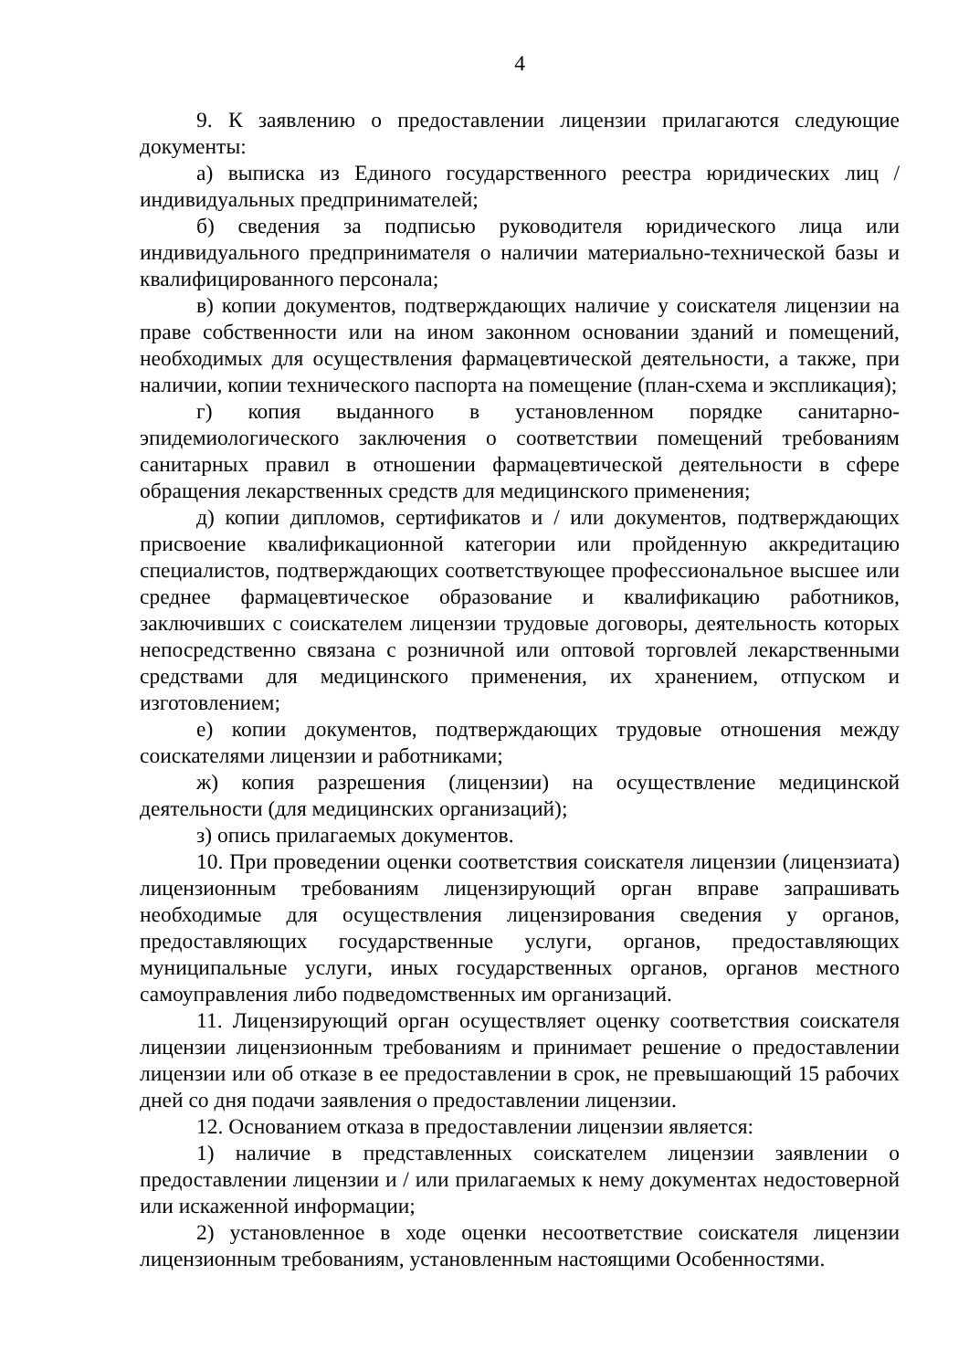4
9. К заявлению о предоставлении лицензии прилагаются следующие документы:
а) выписка из Единого государственного реестра юридических лиц / индивидуальных предпринимателей;
б) сведения за подписью руководителя юридического лица или индивидуального предпринимателя о наличии материально-технической базы и квалифицированного персонала;
в) копии документов, подтверждающих наличие у соискателя лицензии на праве собственности или на ином законном основании зданий и помещений, необходимых для осуществления фармацевтической деятельности, а также, при наличии, копии технического паспорта на помещение (план-схема и экспликация);
г) копия выданного в установленном порядке санитарно-эпидемиологического заключения о соответствии помещений требованиям санитарных правил в отношении фармацевтической деятельности в сфере обращения лекарственных средств для медицинского применения;
д) копии дипломов, сертификатов и / или документов, подтверждающих присвоение квалификационной категории или пройденную аккредитацию специалистов, подтверждающих соответствующее профессиональное высшее или среднее фармацевтическое образование и квалификацию работников, заключивших с соискателем лицензии трудовые договоры, деятельность которых непосредственно связана с розничной или оптовой торговлей лекарственными средствами для медицинского применения, их хранением, отпуском и изготовлением;
е) копии документов, подтверждающих трудовые отношения между соискателями лицензии и работниками;
ж) копия разрешения (лицензии) на осуществление медицинской деятельности (для медицинских организаций);
з) опись прилагаемых документов.
10. При проведении оценки соответствия соискателя лицензии (лицензиата) лицензионным требованиям лицензирующий орган вправе запрашивать необходимые для осуществления лицензирования сведения у органов, предоставляющих государственные услуги, органов, предоставляющих муниципальные услуги, иных государственных органов, органов местного самоуправления либо подведомственных им организаций.
11. Лицензирующий орган осуществляет оценку соответствия соискателя лицензии лицензионным требованиям и принимает решение о предоставлении лицензии или об отказе в ее предоставлении в срок, не превышающий 15 рабочих дней со дня подачи заявления о предоставлении лицензии.
12. Основанием отказа в предоставлении лицензии является:
1) наличие в представленных соискателем лицензии заявлении о предоставлении лицензии и / или прилагаемых к нему документах недостоверной или искаженной информации;
2) установленное в ходе оценки несоответствие соискателя лицензии лицензионным требованиям, установленным настоящими Особенностями.